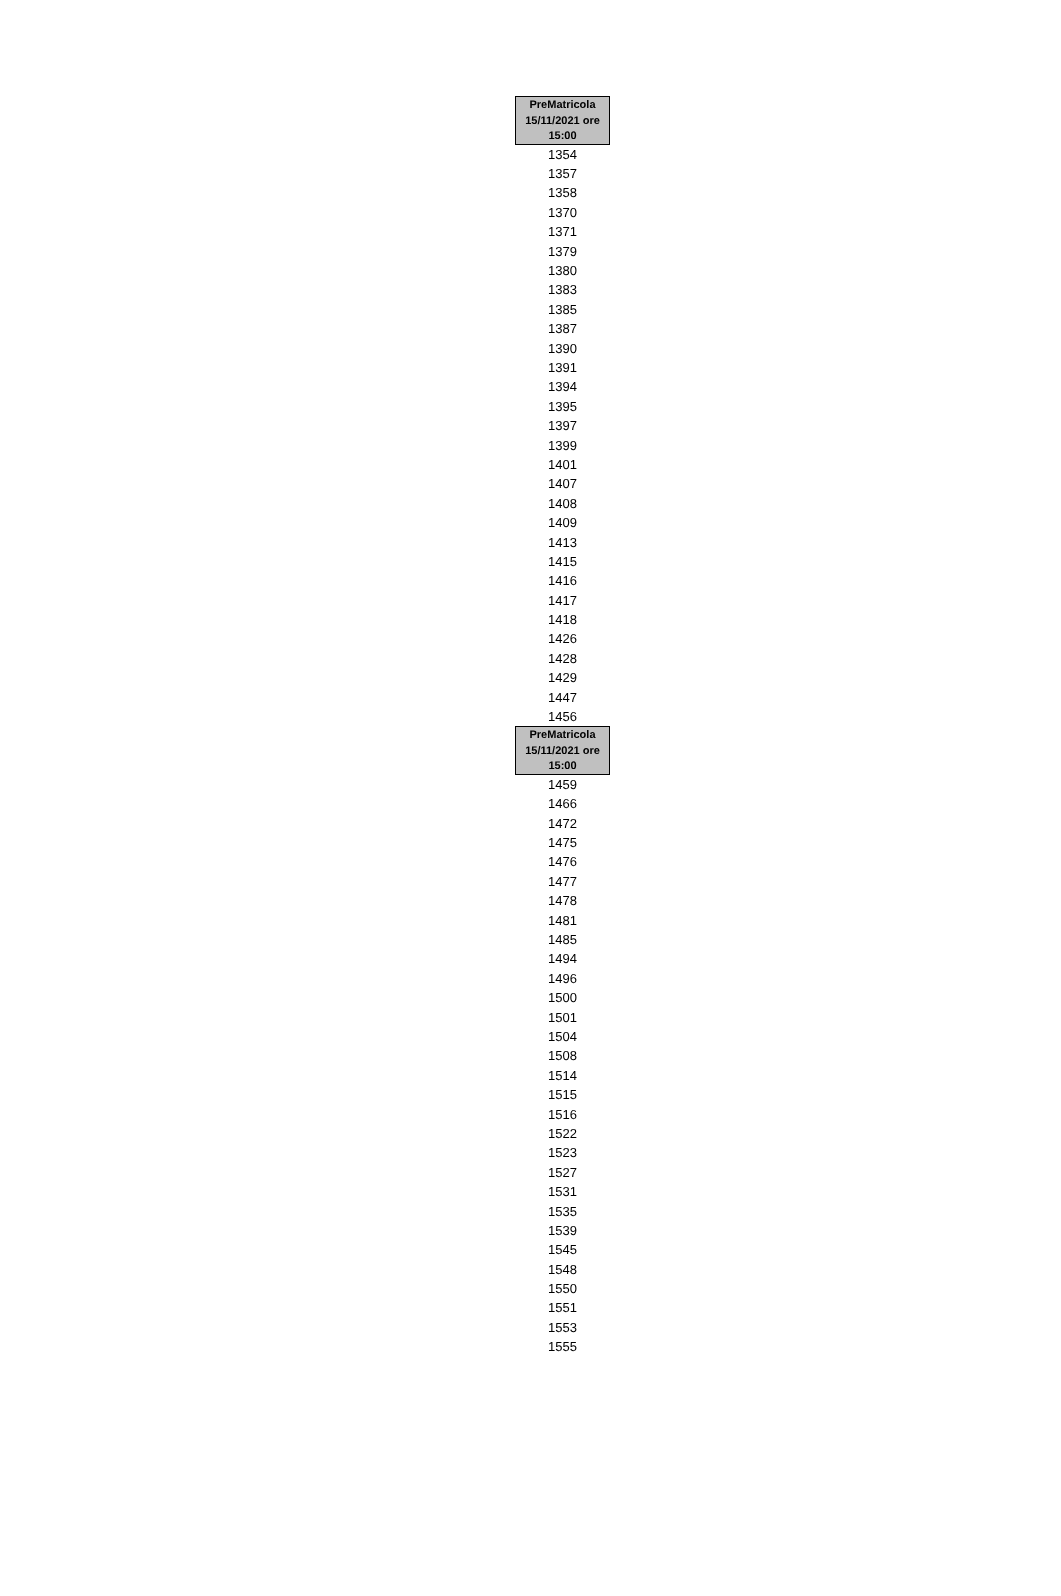| PreMatricola 15/11/2021 ore 15:00 |
| --- |
| 1354 |
| 1357 |
| 1358 |
| 1370 |
| 1371 |
| 1379 |
| 1380 |
| 1383 |
| 1385 |
| 1387 |
| 1390 |
| 1391 |
| 1394 |
| 1395 |
| 1397 |
| 1399 |
| 1401 |
| 1407 |
| 1408 |
| 1409 |
| 1413 |
| 1415 |
| 1416 |
| 1417 |
| 1418 |
| 1426 |
| 1428 |
| 1429 |
| 1447 |
| 1456 |
| PreMatricola 15/11/2021 ore 15:00 |
| 1459 |
| 1466 |
| 1472 |
| 1475 |
| 1476 |
| 1477 |
| 1478 |
| 1481 |
| 1485 |
| 1494 |
| 1496 |
| 1500 |
| 1501 |
| 1504 |
| 1508 |
| 1514 |
| 1515 |
| 1516 |
| 1522 |
| 1523 |
| 1527 |
| 1531 |
| 1535 |
| 1539 |
| 1545 |
| 1548 |
| 1550 |
| 1551 |
| 1553 |
| 1555 |